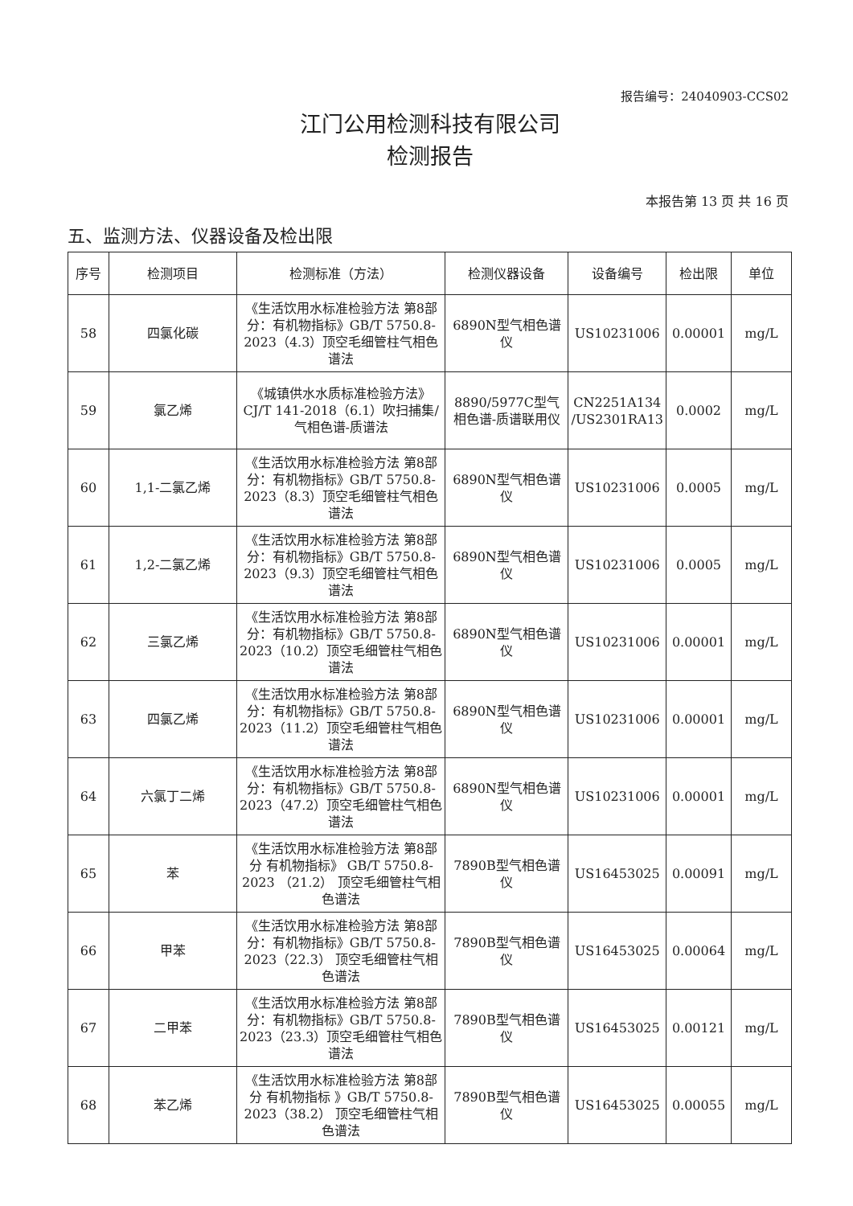报告编号：24040903-CCS02
江门公用检测科技有限公司
检测报告
本报告第 13 页 共 16 页
五、监测方法、仪器设备及检出限
| 序号 | 检测项目 | 检测标准（方法） | 检测仪器设备 | 设备编号 | 检出限 | 单位 |
| --- | --- | --- | --- | --- | --- | --- |
| 58 | 四氯化碳 | 《生活饮用水标准检验方法 第8部分：有机物指标》GB/T 5750.8-2023（4.3）顶空毛细管柱气相色谱法 | 6890N型气相色谱仪 | US10231006 | 0.00001 | mg/L |
| 59 | 氯乙烯 | 《城镇供水水质标准检验方法》CJ/T 141-2018（6.1）吹扫捕集/气相色谱-质谱法 | 8890/5977C型气相色谱-质谱联用仪 | CN2251A134 /US2301RA13 | 0.0002 | mg/L |
| 60 | 1,1-二氯乙烯 | 《生活饮用水标准检验方法 第8部分：有机物指标》GB/T 5750.8-2023（8.3）顶空毛细管柱气相色谱法 | 6890N型气相色谱仪 | US10231006 | 0.0005 | mg/L |
| 61 | 1,2-二氯乙烯 | 《生活饮用水标准检验方法 第8部分：有机物指标》GB/T 5750.8-2023（9.3）顶空毛细管柱气相色谱法 | 6890N型气相色谱仪 | US10231006 | 0.0005 | mg/L |
| 62 | 三氯乙烯 | 《生活饮用水标准检验方法 第8部分：有机物指标》GB/T 5750.8-2023（10.2）顶空毛细管柱气相色谱法 | 6890N型气相色谱仪 | US10231006 | 0.00001 | mg/L |
| 63 | 四氯乙烯 | 《生活饮用水标准检验方法 第8部分：有机物指标》GB/T 5750.8-2023（11.2）顶空毛细管柱气相色谱法 | 6890N型气相色谱仪 | US10231006 | 0.00001 | mg/L |
| 64 | 六氯丁二烯 | 《生活饮用水标准检验方法 第8部分：有机物指标》GB/T 5750.8-2023（47.2）顶空毛细管柱气相色谱法 | 6890N型气相色谱仪 | US10231006 | 0.00001 | mg/L |
| 65 | 苯 | 《生活饮用水标准检验方法 第8部分 有机物指标》 GB/T 5750.8-2023 （21.2） 顶空毛细管柱气相色谱法 | 7890B型气相色谱仪 | US16453025 | 0.00091 | mg/L |
| 66 | 甲苯 | 《生活饮用水标准检验方法 第8部分：有机物指标》GB/T 5750.8-2023（22.3） 顶空毛细管柱气相色谱法 | 7890B型气相色谱仪 | US16453025 | 0.00064 | mg/L |
| 67 | 二甲苯 | 《生活饮用水标准检验方法 第8部分：有机物指标》GB/T 5750.8-2023（23.3）顶空毛细管柱气相色谱法 | 7890B型气相色谱仪 | US16453025 | 0.00121 | mg/L |
| 68 | 苯乙烯 | 《生活饮用水标准检验方法 第8部分 有机物指标 》GB/T 5750.8-2023（38.2） 顶空毛细管柱气相色谱法 | 7890B型气相色谱仪 | US16453025 | 0.00055 | mg/L |